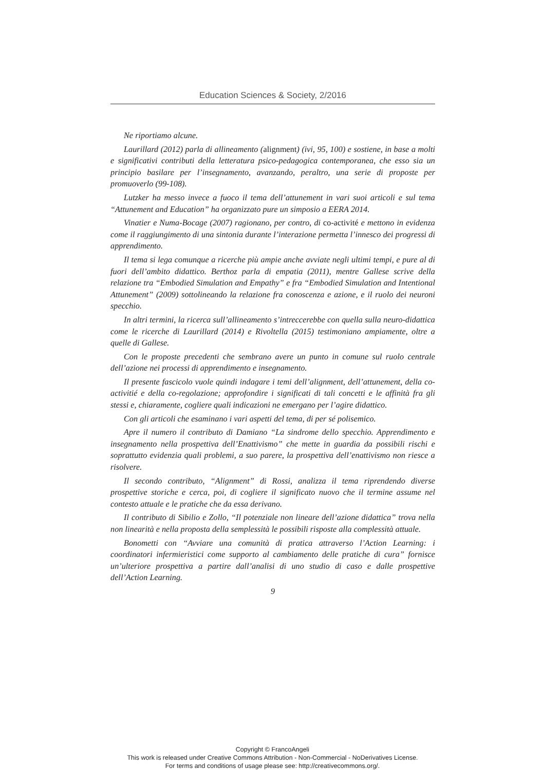Education Sciences & Society, 2/2016
Ne riportiamo alcune.
Laurillard (2012) parla di allineamento (alignment) (ivi, 95, 100) e sostiene, in base a molti e significativi contributi della letteratura psico-pedagogica contemporanea, che esso sia un principio basilare per l’insegnamento, avanzando, peraltro, una serie di proposte per promuoverlo (99-108).
Lutzker ha messo invece a fuoco il tema dell’attunement in vari suoi articoli e sul tema “Attunement and Education” ha organizzato pure un simposio a EERA 2014.
Vinatier e Numa-Bocage (2007) ragionano, per contro, di co-activité e mettono in evidenza come il raggiungimento di una sintonia durante l’interazione permetta l’innesco dei progressi di apprendimento.
Il tema si lega comunque a ricerche più ampie anche avviate negli ultimi tempi, e pure al di fuori dell’ambito didattico. Berthoz parla di empatia (2011), mentre Gallese scrive della relazione tra “Embodied Simulation and Empathy” e fra “Embodied Simulation and Intentional Attunement” (2009) sottolineando la relazione fra conoscenza e azione, e il ruolo dei neuroni specchio.
In altri termini, la ricerca sull’allineamento s’intreccerebbe con quella sulla neuro-didattica come le ricerche di Laurillard (2014) e Rivoltella (2015) testimoniano ampiamente, oltre a quelle di Gallese.
Con le proposte precedenti che sembrano avere un punto in comune sul ruolo centrale dell’azione nei processi di apprendimento e insegnamento.
Il presente fascicolo vuole quindi indagare i temi dell’alignment, dell’attunement, della co-activitié e della co-regolazione; approfondire i significati di tali concetti e le affinità fra gli stessi e, chiaramente, cogliere quali indicazioni ne emergano per l’agire didattico.
Con gli articoli che esaminano i vari aspetti del tema, di per sé polisemico.
Apre il numero il contributo di Damiano “La sindrome dello specchio. Apprendimento e insegnamento nella prospettiva dell’Enattivismo” che mette in guardia da possibili rischi e soprattutto evidenzia quali problemi, a suo parere, la prospettiva dell’enattivismo non riesce a risolvere.
Il secondo contributo, “Alignment” di Rossi, analizza il tema riprendendo diverse prospettive storiche e cerca, poi, di cogliere il significato nuovo che il termine assume nel contesto attuale e le pratiche che da essa derivano.
Il contributo di Sibilio e Zollo, “Il potenziale non lineare dell’azione didattica” trova nella non linearità e nella proposta della semplessità le possibili risposte alla complessità attuale.
Bonometti con “Avviare una comunità di pratica attraverso l’Action Learning: i coordinatori infermieristici come supporto al cambiamento delle pratiche di cura” fornisce un’ulteriore prospettiva a partire dall’analisi di uno studio di caso e dalle prospettive dell’Action Learning.
9
Copyright © FrancoAngeli
This work is released under Creative Commons Attribution - Non-Commercial - NoDerivatives License.
For terms and conditions of usage please see: http://creativecommons.org/.